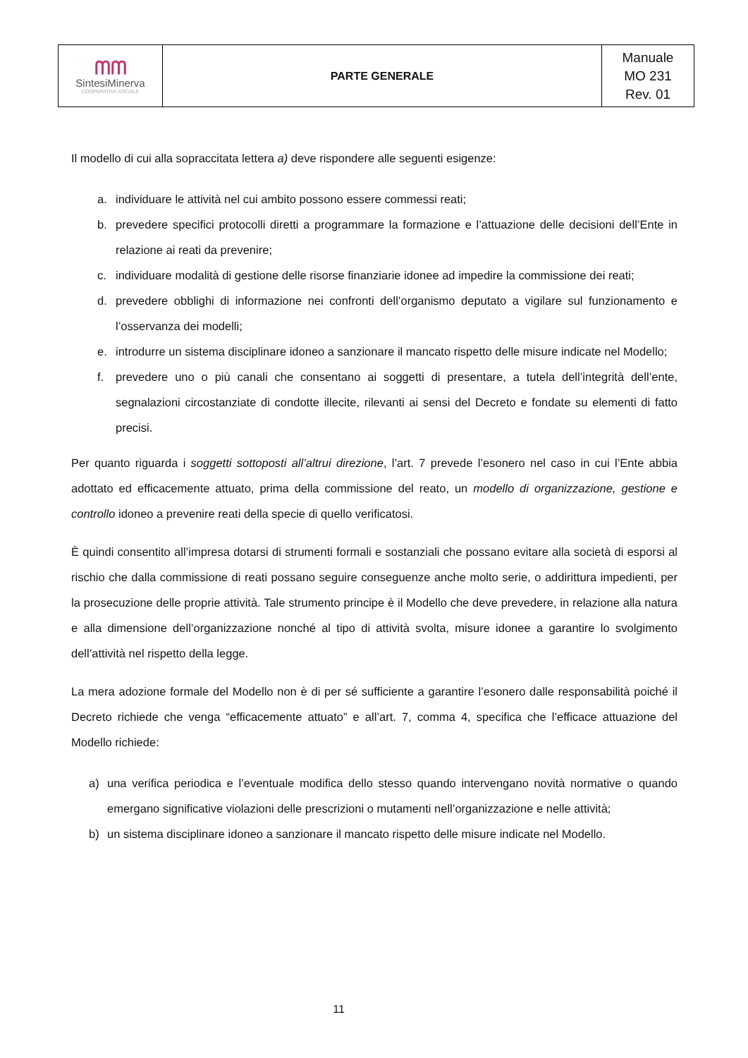| ᗰᗰ SintesiMinerva COOPERATIVA SOCIALE | PARTE GENERALE | Manuale MO 231 Rev. 01 |
Il modello di cui alla sopraccitata lettera a) deve rispondere alle seguenti esigenze:
a. individuare le attività nel cui ambito possono essere commessi reati;
b. prevedere specifici protocolli diretti a programmare la formazione e l’attuazione delle decisioni dell’Ente in relazione ai reati da prevenire;
c. individuare modalità di gestione delle risorse finanziarie idonee ad impedire la commissione dei reati;
d. prevedere obblighi di informazione nei confronti dell’organismo deputato a vigilare sul funzionamento e l’osservanza dei modelli;
e. introdurre un sistema disciplinare idoneo a sanzionare il mancato rispetto delle misure indicate nel Modello;
f. prevedere uno o più canali che consentano ai soggetti di presentare, a tutela dell’integrità dell’ente, segnalazioni circostanziate di condotte illecite, rilevanti ai sensi del Decreto e fondate su elementi di fatto precisi.
Per quanto riguarda i soggetti sottoposti all’altrui direzione, l’art. 7 prevede l’esonero nel caso in cui l’Ente abbia adottato ed efficacemente attuato, prima della commissione del reato, un modello di organizzazione, gestione e controllo idoneo a prevenire reati della specie di quello verificatosi.
È quindi consentito all’impresa dotarsi di strumenti formali e sostanziali che possano evitare alla società di esporsi al rischio che dalla commissione di reati possano seguire conseguenze anche molto serie, o addirittura impedienti, per la prosecuzione delle proprie attività. Tale strumento principe è il Modello che deve prevedere, in relazione alla natura e alla dimensione dell’organizzazione nonché al tipo di attività svolta, misure idonee a garantire lo svolgimento dell’attività nel rispetto della legge.
La mera adozione formale del Modello non è di per sé sufficiente a garantire l’esonero dalle responsabilità poiché il Decreto richiede che venga “efficacemente attuato” e all’art. 7, comma 4, specifica che l’efficace attuazione del Modello richiede:
a) una verifica periodica e l’eventuale modifica dello stesso quando intervengano novità normative o quando emergano significative violazioni delle prescrizioni o mutamenti nell’organizzazione e nelle attività;
b) un sistema disciplinare idoneo a sanzionare il mancato rispetto delle misure indicate nel Modello.
11